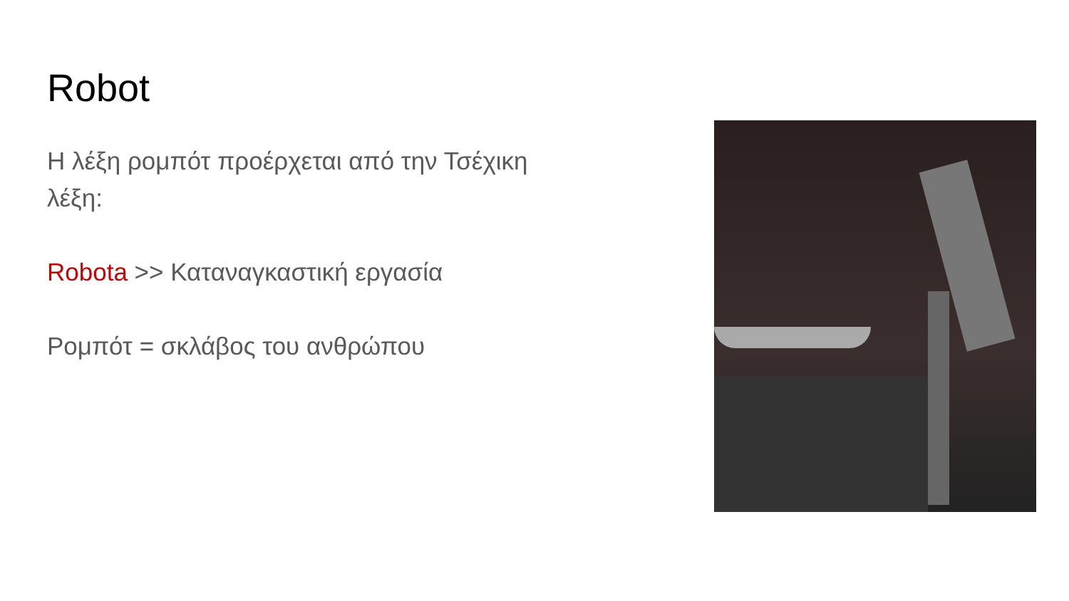Robot
Η λέξη ρομπότ προέρχεται από την Τσέχικη λέξη:
Robota >> Καταναγκαστική εργασία
Ρομπότ = σκλάβος του ανθρώπου